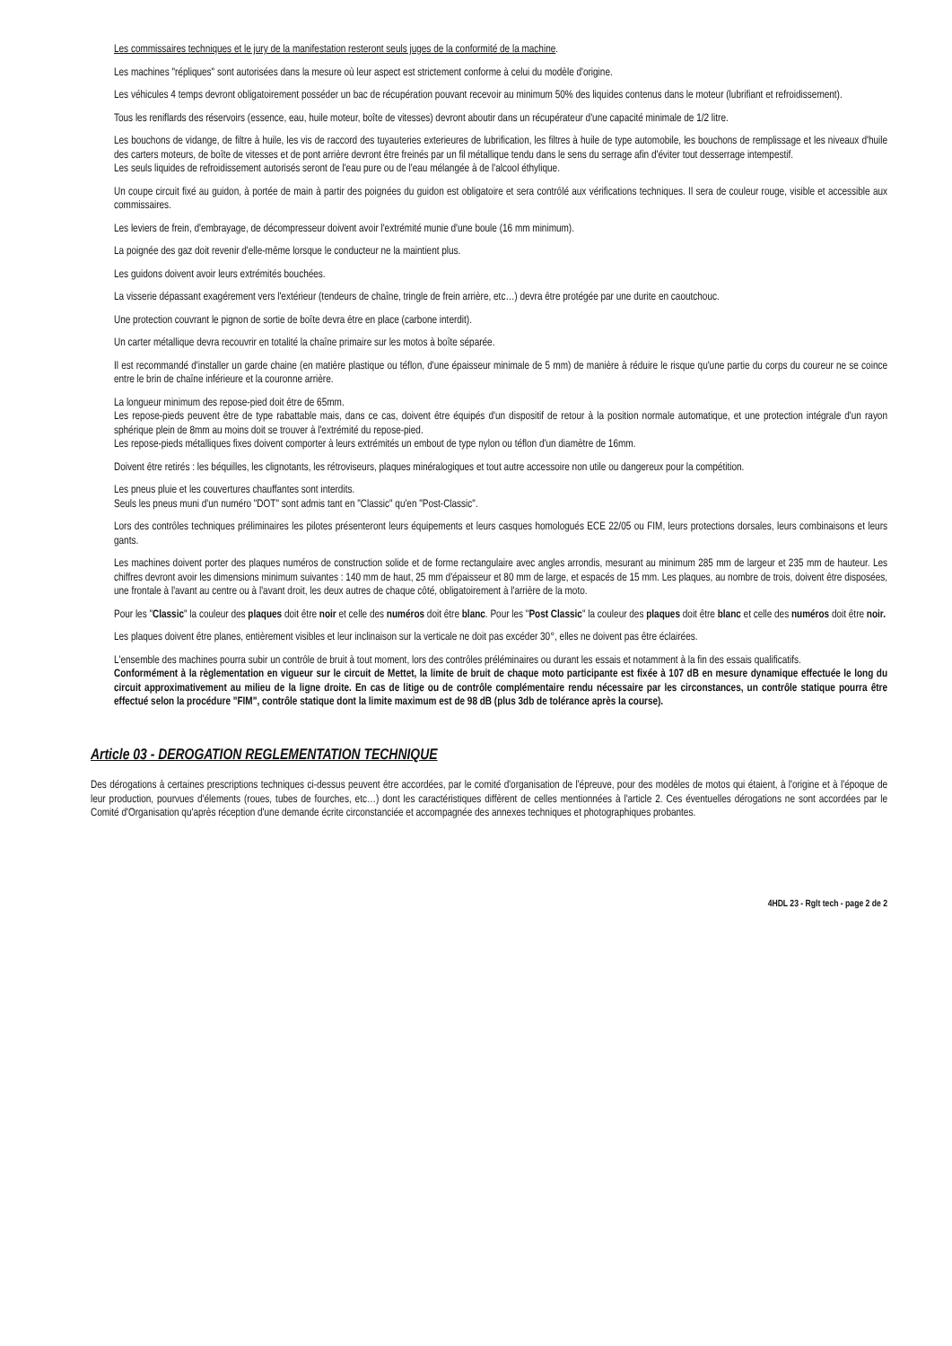Les commissaires techniques et le jury de la manifestation resteront seuls juges de la conformité de la machine.
Les machines "répliques" sont autorisées dans la mesure où leur aspect est strictement conforme à celui du modèle d'origine.
Les véhicules 4 temps devront obligatoirement posséder un bac de récupération pouvant recevoir au minimum 50% des liquides contenus dans le moteur (lubrifiant et refroidissement).
Tous les reniflards des réservoirs (essence, eau, huile moteur, boîte de vitesses) devront aboutir dans un récupérateur d'une capacité minimale de 1/2 litre.
Les bouchons de vidange, de filtre à huile, les vis de raccord des tuyauteries exterieures de lubrification, les filtres à huile de type automobile, les bouchons de remplissage et les niveaux d'huile des carters moteurs, de boîte de vitesses et de pont arrière devront être freinés par un fil métallique tendu dans le sens du serrage afin d'éviter tout desserrage intempestif.
Les seuls liquides de refroidissement autorisés seront de l'eau pure ou de l'eau mélangée à de l'alcool éthylique.
Un coupe circuit fixé au guidon, à portée de main à partir des poignées du guidon est obligatoire et sera contrôlé aux vérifications techniques. Il sera de couleur rouge, visible et accessible aux commissaires.
Les leviers de frein, d'embrayage, de décompresseur doivent avoir l'extrémité munie d'une boule (16 mm minimum).
La poignée des gaz doit revenir d'elle-même lorsque le conducteur ne la maintient plus.
Les guidons doivent avoir leurs extrémités bouchées.
La visserie dépassant exagérement vers l'extérieur (tendeurs de chaîne, tringle de frein arrière, etc…) devra être protégée par une durite en caoutchouc.
Une protection couvrant le pignon de sortie de boîte devra être en place (carbone interdit).
Un carter métallique devra recouvrir en totalité la chaîne primaire sur les motos à boîte séparée.
Il est recommandé d'installer un garde chaine (en matière plastique ou téflon, d'une épaisseur minimale de 5 mm) de manière à réduire le risque qu'une partie du corps du coureur ne se coince entre le brin de chaîne inférieure et la couronne arrière.
La longueur minimum des repose-pied doit être de 65mm.
Les repose-pieds peuvent être de type rabattable mais, dans ce cas, doivent être équipés d'un dispositif de retour à la position normale automatique, et une protection intégrale d'un rayon sphérique plein de 8mm au moins doit se trouver à l'extrémité du repose-pied.
Les repose-pieds métalliques fixes doivent comporter à leurs extrémités un embout de type nylon ou téflon d'un diamètre de 16mm.
Doivent être retirés : les béquilles, les clignotants, les rétroviseurs, plaques minéralogiques et tout autre accessoire non utile ou dangereux pour la compétition.
Les pneus pluie et les couvertures chauffantes sont interdits.
Seuls les pneus muni d'un numéro "DOT" sont admis tant en "Classic" qu'en "Post-Classic".
Lors des contrôles techniques préliminaires les pilotes présenteront leurs équipements et leurs casques homologués ECE 22/05 ou FIM, leurs protections dorsales, leurs combinaisons et leurs gants.
Les machines doivent porter des plaques numéros de construction solide et de forme rectangulaire avec angles arrondis, mesurant au minimum 285 mm de largeur et 235 mm de hauteur. Les chiffres devront avoir les dimensions minimum suivantes : 140 mm de haut, 25 mm d'épaisseur et 80 mm de large, et espacés de 15 mm. Les plaques, au nombre de trois, doivent être disposées, une frontale à l'avant au centre ou à l'avant droit, les deux autres de chaque côté, obligatoirement à l'arrière de la moto.
Pour les "Classic" la couleur des plaques doit être noir et celle des numéros doit être blanc. Pour les "Post Classic" la couleur des plaques doit être blanc et celle des numéros doit être noir.
Les plaques doivent être planes, entièrement visibles et leur inclinaison sur la verticale ne doit pas excéder 30°, elles ne doivent pas être éclairées.
L'ensemble des machines pourra subir un contrôle de bruit à tout moment, lors des contrôles préléminaires ou durant les essais et notamment à la fin des essais qualificatifs.
Conformément à la règlementation en vigueur sur le circuit de Mettet, la limite de bruit de chaque moto participante est fixée à 107 dB en mesure dynamique effectuée le long du circuit approximativement au milieu de la ligne droite. En cas de litige ou de contrôle complémentaire rendu nécessaire par les circonstances, un contrôle statique pourra être effectué selon la procédure "FIM", contrôle statique dont la limite maximum est de 98 dB (plus 3db de tolérance après la course).
Article 03 - DEROGATION REGLEMENTATION TECHNIQUE
Des dérogations à certaines prescriptions techniques ci-dessus peuvent être accordées, par le comité d'organisation de l'épreuve, pour des modèles de motos qui étaient, à l'origine et à l'époque de leur production, pourvues d'élements (roues, tubes de fourches, etc…) dont les caractéristiques diffèrent de celles mentionnées à l'article 2. Ces éventuelles dérogations ne sont accordées par le Comité d'Organisation qu'après réception d'une demande écrite circonstanciée et accompagnée des annexes techniques et photographiques probantes.
4HDL 23 - Rglt tech - page 2 de 2